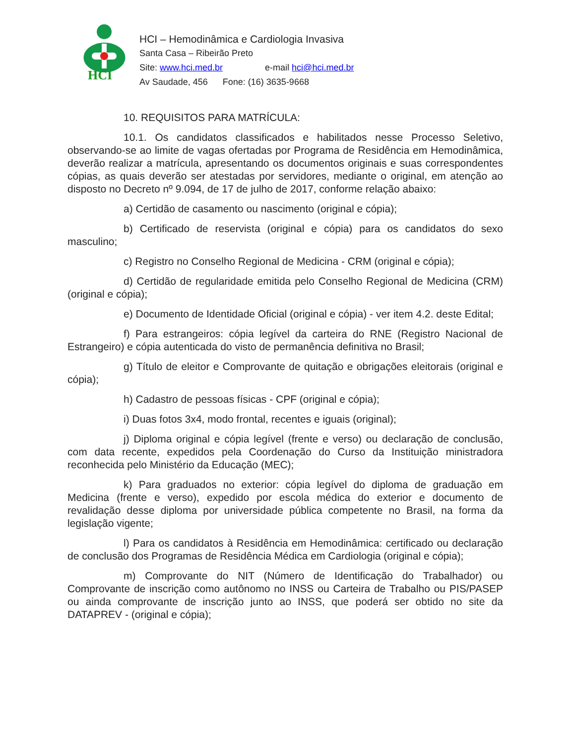HCI
HCI – Hemodinâmica e Cardiologia Invasiva
Santa Casa – Ribeirão Preto
Site: www.hci.med.br e-mail hci@hci.med.br
Av Saudade, 456 Fone: (16) 3635-9668
10. REQUISITOS PARA MATRÍCULA:
10.1. Os candidatos classificados e habilitados nesse Processo Seletivo, observando-se ao limite de vagas ofertadas por Programa de Residência em Hemodinâmica, deverão realizar a matrícula, apresentando os documentos originais e suas correspondentes cópias, as quais deverão ser atestadas por servidores, mediante o original, em atenção ao disposto no Decreto nº 9.094, de 17 de julho de 2017, conforme relação abaixo:
a) Certidão de casamento ou nascimento (original e cópia);
b) Certificado de reservista (original e cópia) para os candidatos do sexo masculino;
c) Registro no Conselho Regional de Medicina - CRM (original e cópia);
d) Certidão de regularidade emitida pelo Conselho Regional de Medicina (CRM) (original e cópia);
e) Documento de Identidade Oficial (original e cópia) - ver item 4.2. deste Edital;
f) Para estrangeiros: cópia legível da carteira do RNE (Registro Nacional de Estrangeiro) e cópia autenticada do visto de permanência definitiva no Brasil;
g) Título de eleitor e Comprovante de quitação e obrigações eleitorais (original e cópia);
h) Cadastro de pessoas físicas - CPF (original e cópia);
i) Duas fotos 3x4, modo frontal, recentes e iguais (original);
j) Diploma original e cópia legível (frente e verso) ou declaração de conclusão, com data recente, expedidos pela Coordenação do Curso da Instituição ministradora reconhecida pelo Ministério da Educação (MEC);
k) Para graduados no exterior: cópia legível do diploma de graduação em Medicina (frente e verso), expedido por escola médica do exterior e documento de revalidação desse diploma por universidade pública competente no Brasil, na forma da legislação vigente;
l) Para os candidatos à Residência em Hemodinâmica: certificado ou declaração de conclusão dos Programas de Residência Médica em Cardiologia (original e cópia);
m) Comprovante do NIT (Número de Identificação do Trabalhador) ou Comprovante de inscrição como autônomo no INSS ou Carteira de Trabalho ou PIS/PASEP ou ainda comprovante de inscrição junto ao INSS, que poderá ser obtido no site da DATAPREV - (original e cópia);